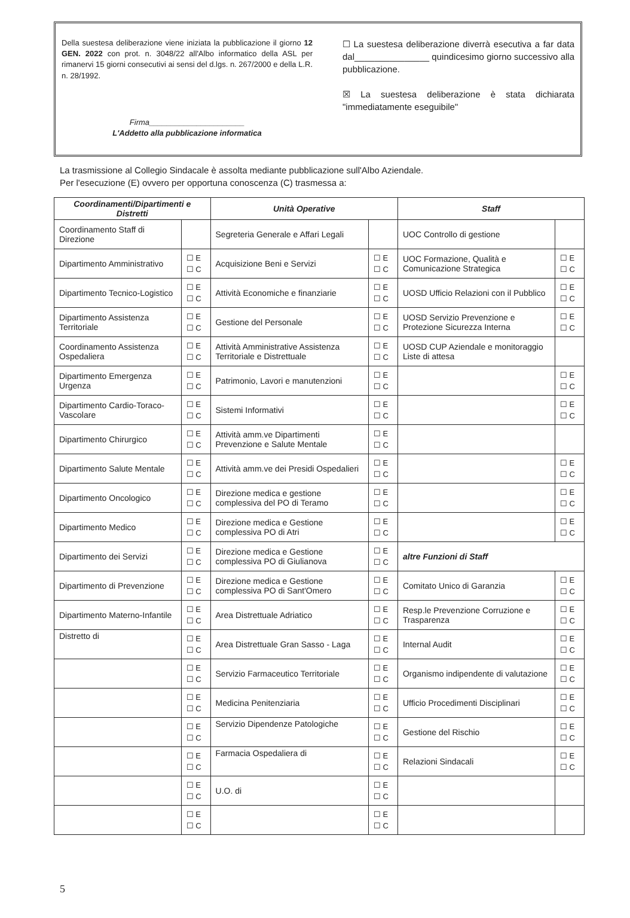Della suestesa deliberazione viene iniziata la pubblicazione il giorno 12 GEN. 2022 con prot. n. 3048/22 all'Albo informatico della ASL per rimanervi 15 giorni consecutivi ai sensi del d.lgs. n. 267/2000 e della L.R. n. 28/1992.
Firma______________________
L'Addetto alla pubblicazione informatica
☐ La suestesa deliberazione diverrà esecutiva a far data dal_______________ quindicesimo giorno successivo alla pubblicazione.
☒ La suestesa deliberazione è stata dichiarata "immediatamente eseguibile"
La trasmissione al Collegio Sindacale è assolta mediante pubblicazione sull'Albo Aziendale.
Per l'esecuzione (E) ovvero per opportuna conoscenza (C) trasmessa a:
| Coordinamenti/Dipartimenti e Distretti | | Unità Operative | | Staff | |
| --- | --- | --- | --- | --- | --- |
| Coordinamento Staff di Direzione | | Segreteria Generale e Affari Legali | | UOC Controllo di gestione | |
| Dipartimento Amministrativo | ☐ E ☐ C | Acquisizione Beni e Servizi | ☐ E ☐ C | UOC Formazione, Qualità e Comunicazione Strategica | ☐ E ☐ C |
| Dipartimento Tecnico-Logistico | ☐ E ☐ C | Attività Economiche e finanziarie | ☐ E ☐ C | UOSD Ufficio Relazioni con il Pubblico | ☐ E ☐ C |
| Dipartimento Assistenza Territoriale | ☐ E ☐ C | Gestione del Personale | ☐ E ☐ C | UOSD Servizio Prevenzione e Protezione Sicurezza Interna | ☐ E ☐ C |
| Coordinamento Assistenza Ospedaliera | ☐ E ☐ C | Attività Amministrative Assistenza Territoriale e Distrettuale | ☐ E ☐ C | UOSD CUP Aziendale e monitoraggio Liste di attesa | |
| Dipartimento Emergenza Urgenza | ☐ E ☐ C | Patrimonio, Lavori e manutenzioni | ☐ E ☐ C | | ☐ E ☐ C |
| Dipartimento Cardio-Toraco-Vascolare | ☐ E ☐ C | Sistemi Informativi | ☐ E ☐ C | | ☐ E ☐ C |
| Dipartimento Chirurgico | ☐ E ☐ C | Attività amm.ve Dipartimenti Prevenzione e Salute Mentale | ☐ E ☐ C | | |
| Dipartimento Salute Mentale | ☐ E ☐ C | Attività amm.ve dei Presidi Ospedalieri | ☐ E ☐ C | | ☐ E ☐ C |
| Dipartimento Oncologico | ☐ E ☐ C | Direzione medica e gestione complessiva del PO di Teramo | ☐ E ☐ C | | ☐ E ☐ C |
| Dipartimento Medico | ☐ E ☐ C | Direzione medica e Gestione complessiva PO di Atri | ☐ E ☐ C | | ☐ E ☐ C |
| Dipartimento dei Servizi | ☐ E ☐ C | Direzione medica e Gestione complessiva PO di Giulianova | ☐ E ☐ C | altre Funzioni di Staff | |
| Dipartimento di Prevenzione | ☐ E ☐ C | Direzione medica e Gestione complessiva PO di Sant'Omero | ☐ E ☐ C | Comitato Unico di Garanzia | ☐ E ☐ C |
| Dipartimento Materno-Infantile | ☐ E ☐ C | Area Distrettuale Adriatico | ☐ E ☐ C | Resp.le Prevenzione Corruzione e Trasparenza | ☐ E ☐ C |
| Distretto di | ☐ E ☐ C | Area Distrettuale Gran Sasso - Laga | ☐ E ☐ C | Internal Audit | ☐ E ☐ C |
| | ☐ E ☐ C | Servizio Farmaceutico Territoriale | ☐ E ☐ C | Organismo indipendente di valutazione | ☐ E ☐ C |
| | ☐ E ☐ C | Medicina Penitenziaria | ☐ E ☐ C | Ufficio Procedimenti Disciplinari | ☐ E ☐ C |
| | ☐ E ☐ C | Servizio Dipendenze Patologiche | ☐ E ☐ C | Gestione del Rischio | ☐ E ☐ C |
| | ☐ E ☐ C | Farmacia Ospedaliera di | ☐ E ☐ C | Relazioni Sindacali | ☐ E ☐ C |
| | ☐ E ☐ C | U.O. di | ☐ E ☐ C | | |
| | ☐ E ☐ C | | ☐ E ☐ C | | |
5